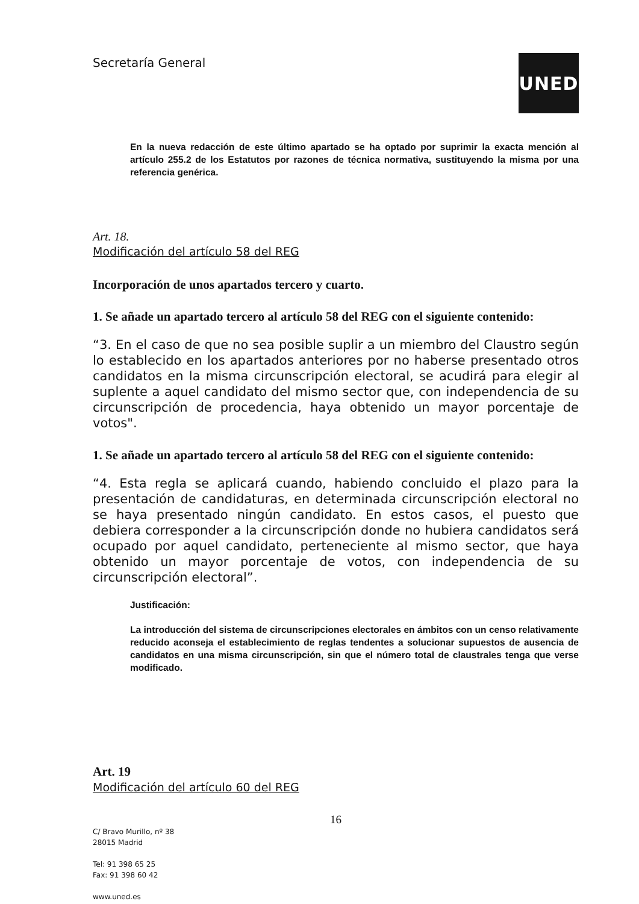Secretaría General
UNED
En la nueva redacción de este último apartado se ha optado por suprimir la exacta mención al artículo 255.2 de los Estatutos por razones de técnica normativa, sustituyendo la misma por una referencia genérica.
Art. 18.
Modificación del artículo 58 del REG
Incorporación de unos apartados tercero y cuarto.
1. Se añade un apartado tercero al artículo 58 del REG con el siguiente contenido:
“3. En el caso de que no sea posible suplir a un miembro del Claustro según lo establecido en los apartados anteriores por no haberse presentado otros candidatos en la misma circunscripción electoral, se acudirá para elegir al suplente a aquel candidato del mismo sector que, con independencia de su circunscripción de procedencia, haya obtenido un mayor porcentaje de votos".
1. Se añade un apartado tercero al artículo 58 del REG con el siguiente contenido:
“4. Esta regla se aplicará cuando, habiendo concluido el plazo para la presentación de candidaturas, en determinada circunscripción electoral no se haya presentado ningún candidato. En estos casos, el puesto que debiera corresponder a la circunscripción donde no hubiera candidatos será ocupado por aquel candidato, perteneciente al mismo sector, que haya obtenido un mayor porcentaje de votos, con independencia de su circunscripción electoral”.
Justificación:
La introducción del sistema de circunscripciones electorales en ámbitos con un censo relativamente reducido aconseja el establecimiento de reglas tendentes a solucionar supuestos de ausencia de candidatos en una misma circunscripción, sin que el número total de claustrales tenga que verse modificado.
Art. 19
Modificación del artículo 60 del REG
16
C/ Bravo Murillo, nº 38
28015 Madrid
Tel: 91 398 65 25
Fax: 91 398 60 42
www.uned.es